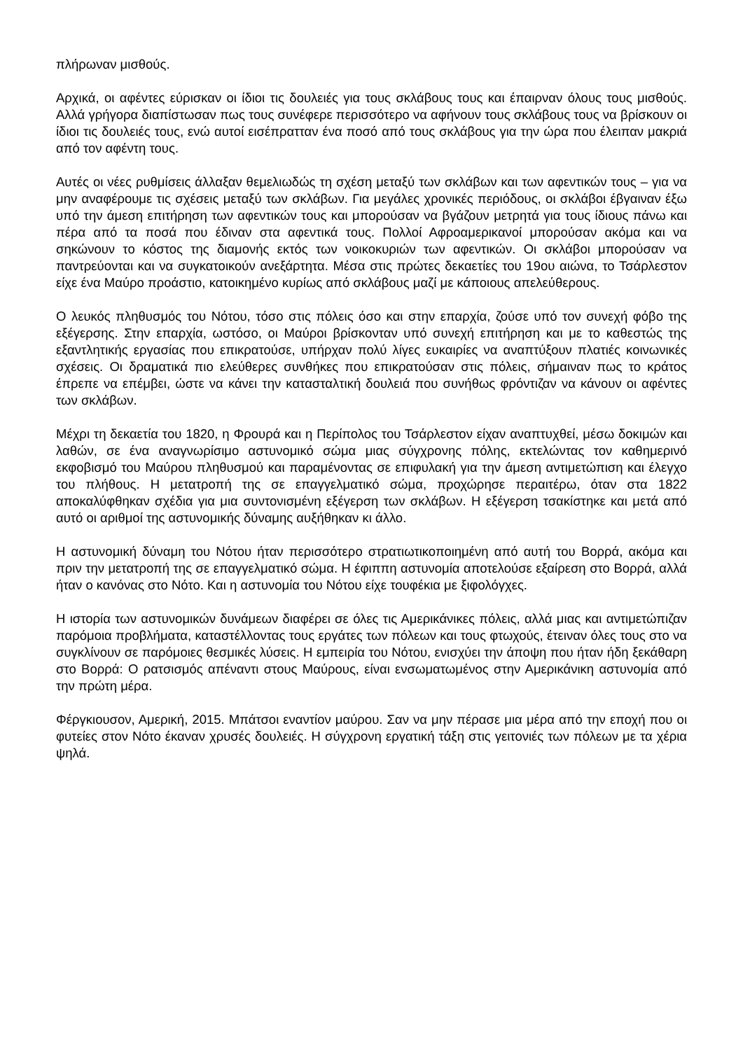πλήρωναν μισθούς.
Αρχικά, οι αφέντες εύρισκαν οι ίδιοι τις δουλειές για τους σκλάβους τους και έπαιρναν όλους τους μισθούς. Αλλά γρήγορα διαπίστωσαν πως τους συνέφερε περισσότερο να αφήνουν τους σκλάβους τους να βρίσκουν οι ίδιοι τις δουλειές τους, ενώ αυτοί εισέπρατταν ένα ποσό από τους σκλάβους για την ώρα που έλειπαν μακριά από τον αφέντη τους.
Αυτές οι νέες ρυθμίσεις άλλαξαν θεμελιωδώς τη σχέση μεταξύ των σκλάβων και των αφεντικών τους – για να μην αναφέρουμε τις σχέσεις μεταξύ των σκλάβων. Για μεγάλες χρονικές περιόδους, οι σκλάβοι έβγαιναν έξω υπό την άμεση επιτήρηση των αφεντικών τους και μπορούσαν να βγάζουν μετρητά για τους ίδιους πάνω και πέρα από τα ποσά που έδιναν στα αφεντικά τους. Πολλοί Αφροαμερικανοί μπορούσαν ακόμα και να σηκώνουν το κόστος της διαμονής εκτός των νοικοκυριών των αφεντικών. Οι σκλάβοι μπορούσαν να παντρεύονται και να συγκατοικούν ανεξάρτητα. Μέσα στις πρώτες δεκαετίες του 19ου αιώνα, το Τσάρλεστον είχε ένα Μαύρο προάστιο, κατοικημένο κυρίως από σκλάβους μαζί με κάποιους απελεύθερους.
Ο λευκός πληθυσμός του Νότου, τόσο στις πόλεις όσο και στην επαρχία, ζούσε υπό τον συνεχή φόβο της εξέγερσης. Στην επαρχία, ωστόσο, οι Μαύροι βρίσκονταν υπό συνεχή επιτήρηση και με το καθεστώς της εξαντλητικής εργασίας που επικρατούσε, υπήρχαν πολύ λίγες ευκαιρίες να αναπτύξουν πλατιές κοινωνικές σχέσεις. Οι δραματικά πιο ελεύθερες συνθήκες που επικρατούσαν στις πόλεις, σήμαιναν πως το κράτος έπρεπε να επέμβει, ώστε να κάνει την κατασταλτική δουλειά που συνήθως φρόντιζαν να κάνουν οι αφέντες των σκλάβων.
Μέχρι τη δεκαετία του 1820, η Φρουρά και η Περίπολος του Τσάρλεστον είχαν αναπτυχθεί, μέσω δοκιμών και λαθών, σε ένα αναγνωρίσιμο αστυνομικό σώμα μιας σύγχρονης πόλης, εκτελώντας τον καθημερινό εκφοβισμό του Μαύρου πληθυσμού και παραμένοντας σε επιφυλακή για την άμεση αντιμετώπιση και έλεγχο του πλήθους. Η μετατροπή της σε επαγγελματικό σώμα, προχώρησε περαιτέρω, όταν στα 1822 αποκαλύφθηκαν σχέδια για μια συντονισμένη εξέγερση των σκλάβων. Η εξέγερση τσακίστηκε και μετά από αυτό οι αριθμοί της αστυνομικής δύναμης αυξήθηκαν κι άλλο.
Η αστυνομική δύναμη του Νότου ήταν περισσότερο στρατιωτικοποιημένη από αυτή του Βορρά, ακόμα και πριν την μετατροπή της σε επαγγελματικό σώμα. Η έφιππη αστυνομία αποτελούσε εξαίρεση στο Βορρά, αλλά ήταν ο κανόνας στο Νότο. Και η αστυνομία του Νότου είχε τουφέκια με ξιφολόγχες.
Η ιστορία των αστυνομικών δυνάμεων διαφέρει σε όλες τις Αμερικάνικες πόλεις, αλλά μιας και αντιμετώπιζαν παρόμοια προβλήματα, καταστέλλοντας τους εργάτες των πόλεων και τους φτωχούς, έτειναν όλες τους στο να συγκλίνουν σε παρόμοιες θεσμικές λύσεις. Η εμπειρία του Νότου, ενισχύει την άποψη που ήταν ήδη ξεκάθαρη στο Βορρά: Ο ρατσισμός απέναντι στους Μαύρους, είναι ενσωματωμένος στην Αμερικάνικη αστυνομία από την πρώτη μέρα.
Φέργκιουσον, Αμερική, 2015. Μπάτσοι εναντίον μαύρου. Σαν να μην πέρασε μια μέρα από την εποχή που οι φυτείες στον Νότο έκαναν χρυσές δουλειές. Η σύγχρονη εργατική τάξη στις γειτονιές των πόλεων με τα χέρια ψηλά.